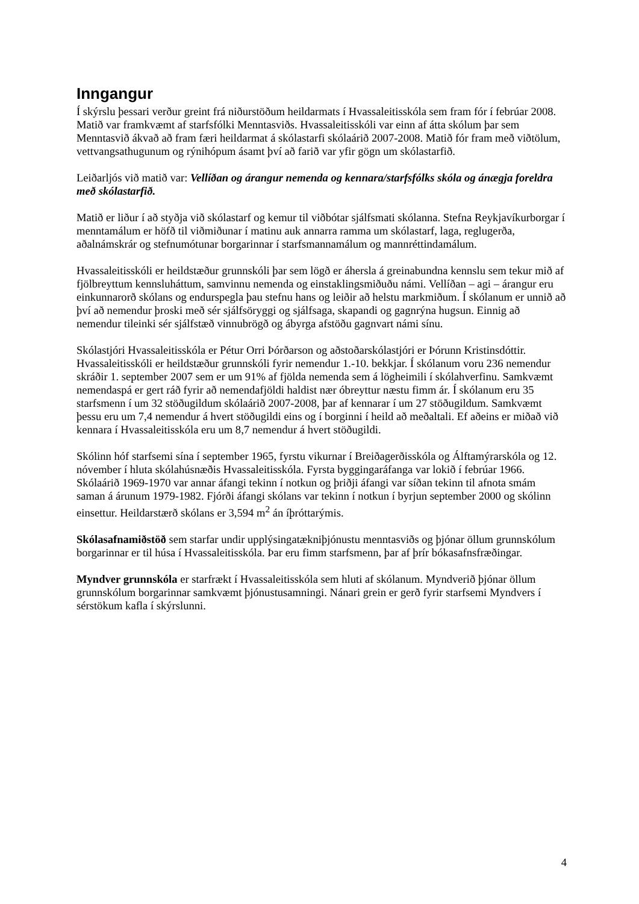Inngangur
Í skýrslu þessari verður greint frá niðurstöðum heildarmats í Hvassaleitisskóla sem fram fór í febrúar 2008. Matið var framkvæmt af starfsfólki Menntasviðs. Hvassaleitisskóli var einn af átta skólum þar sem Menntasvið ákvað að fram færi heildarmat á skólastarfi skólaárið 2007-2008. Matið fór fram með viðtölum, vettvangsathugunum og rýnihópum ásamt því að farið var yfir gögn um skólastarfið.
Leiðarljós við matið var: Vellíðan og árangur nemenda og kennara/starfsfólks skóla og ánægja foreldra með skólastarfið.
Matið er liður í að styðja við skólastarf og kemur til viðbótar sjálfsmati skólanna. Stefna Reykjavíkurborgar í menntamálum er höfð til viðmiðunar í matinu auk annarra ramma um skólastarf, laga, reglugerða, aðalnámskrár og stefnumótunar borgarinnar í starfsmannamálum og mannréttindamálum.
Hvassaleitisskóli er heildstæður grunnskóli þar sem lögð er áhersla á greinabundna kennslu sem tekur mið af fjölbreyttum kennsluháttum, samvinnu nemenda og einstaklingsmiðuðu námi. Vellíðan – agi – árangur eru einkunnarorð skólans og endurspegla þau stefnu hans og leiðir að helstu markmiðum. Í skólanum er unnið að því að nemendur þroski með sér sjálfsöryggi og sjálfsaga, skapandi og gagnrýna hugsun. Einnig að nemendur tileinki sér sjálfstæð vinnubrögð og ábyrga afstöðu gagnvart námi sínu.
Skólastjóri Hvassaleitisskóla er Pétur Orri Þórðarson og aðstoðarskólastjóri er Þórunn Kristinsdóttir. Hvassaleitisskóli er heildstæður grunnskóli fyrir nemendur 1.-10. bekkjar. Í skólanum voru 236 nemendur skráðir 1. september 2007 sem er um 91% af fjölda nemenda sem á lögheimili í skólahverfinu. Samkvæmt nemendaspá er gert ráð fyrir að nemendafjöldi haldist nær óbreyttur næstu fimm ár. Í skólanum eru 35 starfsmenn í um 32 stöðugildum skólaárið 2007-2008, þar af kennarar í um 27 stöðugildum. Samkvæmt þessu eru um 7,4 nemendur á hvert stöðugildi eins og í borginni í heild að meðaltali. Ef aðeins er miðað við kennara í Hvassaleitisskóla eru um 8,7 nemendur á hvert stöðugildi.
Skólinn hóf starfsemi sína í september 1965, fyrstu vikurnar í Breiðagerðisskóla og Álftamýrarskóla og 12. nóvember í hluta skólahúsnæðis Hvassaleitisskóla. Fyrsta byggingaráfanga var lokið í febrúar 1966. Skólaárið 1969-1970 var annar áfangi tekinn í notkun og þriðji áfangi var síðan tekinn til afnota smám saman á árunum 1979-1982. Fjórði áfangi skólans var tekinn í notkun í byrjun september 2000 og skólinn einsettur. Heildarstærð skólans er 3,594 m<sup>2</sup> án íþróttarýmis.
Skólasafnamiðstöð sem starfar undir upplýsingatækniþjónustu menntasviðs og þjónar öllum grunnskólum borgarinnar er til húsa í Hvassaleitisskóla. Þar eru fimm starfsmenn, þar af þrír bókasafnsfræðingar.
Myndver grunnskóla er starfrækt í Hvassaleitisskóla sem hluti af skólanum. Myndverið þjónar öllum grunnskólum borgarinnar samkvæmt þjónustusamningi. Nánari grein er gerð fyrir starfsemi Myndvers í sérstökum kafla í skýrslunni.
4